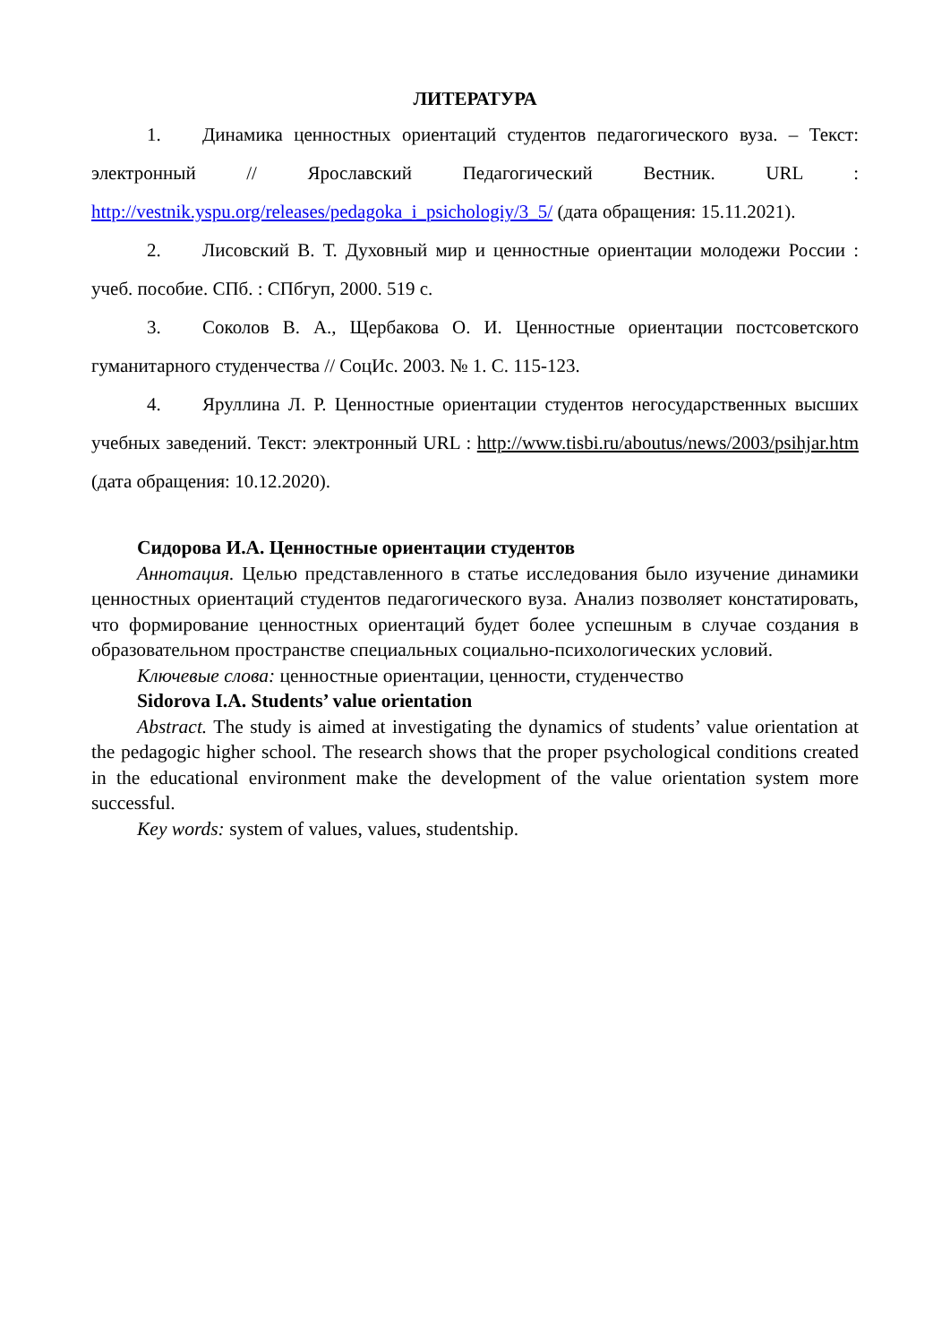ЛИТЕРАТУРА
1. Динамика ценностных ориентаций студентов педагогического вуза. – Текст: электронный // Ярославский Педагогический Вестник. URL : http://vestnik.yspu.org/releases/pedagoka_i_psichologiy/3_5/ (дата обращения: 15.11.2021).
2. Лисовский В. Т. Духовный мир и ценностные ориентации молодежи России : учеб. пособие. СПб. : СПбгуп, 2000. 519 с.
3. Соколов В. А., Щербакова О. И. Ценностные ориентации постсоветского гуманитарного студенчества // СоцИс. 2003. № 1. С. 115-123.
4. Яруллина Л. Р. Ценностные ориентации студентов негосударственных высших учебных заведений. Текст: электронный URL : http://www.tisbi.ru/aboutus/news/2003/psihjar.htm (дата обращения: 10.12.2020).
Сидорова И.А. Ценностные ориентации студентов
Аннотация. Целью представленного в статье исследования было изучение динамики ценностных ориентаций студентов педагогического вуза. Анализ позволяет констатировать, что формирование ценностных ориентаций будет более успешным в случае создания в образовательном пространстве специальных социально-психологических условий.
Ключевые слова: ценностные ориентации, ценности, студенчество
Sidorova I.A. Students’ value orientation
Abstract. The study is aimed at investigating the dynamics of students’ value orientation at the pedagogic higher school. The research shows that the proper psychological conditions created in the educational environment make the development of the value orientation system more successful.
Key words: system of values, values, studentship.